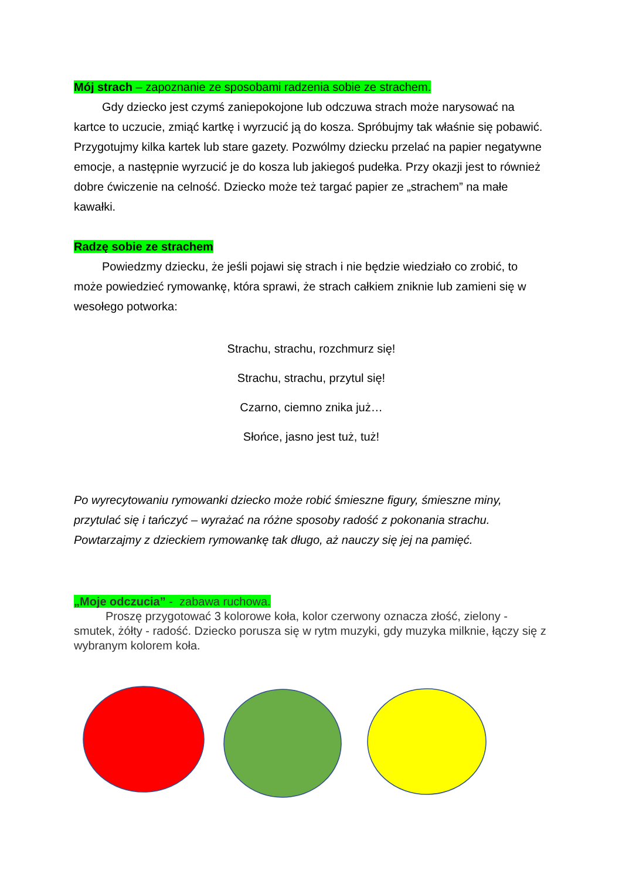Mój strach – zapoznanie ze sposobami radzenia sobie ze strachem.
Gdy dziecko jest czymś zaniepokojone lub odczuwa strach może narysować na kartce to uczucie, zmiąć kartkę i wyrzucić ją do kosza. Spróbujmy tak właśnie się pobawić. Przygotujmy kilka kartek lub stare gazety. Pozwólmy dziecku przelać na papier negatywne emocje, a następnie wyrzucić je do kosza lub jakiegoś pudełka. Przy okazji jest to również dobre ćwiczenie na celność. Dziecko może też targać papier ze „strachem” na małe kawałki.
Radzę sobie ze strachem
Powiedzmy dziecku, że jeśli pojawi się strach i nie będzie wiedziało co zrobić, to może powiedzieć rymowankę, która sprawi, że strach całkiem zniknie lub zamieni się w wesołego potworka:
Strachu, strachu, rozchmurz się!
Strachu, strachu, przytul się!
Czarno, ciemno znika już…
Słońce, jasno jest tuż, tuż!
Po wyrecytowaniu rymowanki dziecko może robić śmieszne figury, śmieszne miny, przytulać się i tańczyć – wyrażać na różne sposoby radość z pokonania strachu. Powtarzajmy z dzieckiem rymowankę tak długo, aż nauczy się jej na pamięć.
„Moje odczucia” - zabawa ruchowa.
Proszę przygotować 3 kolorowe koła, kolor czerwony oznacza złość, zielony - smutek, żółty - radość. Dziecko porusza się w rytm muzyki, gdy muzyka milknie, łączy się z wybranym kolorem koła.